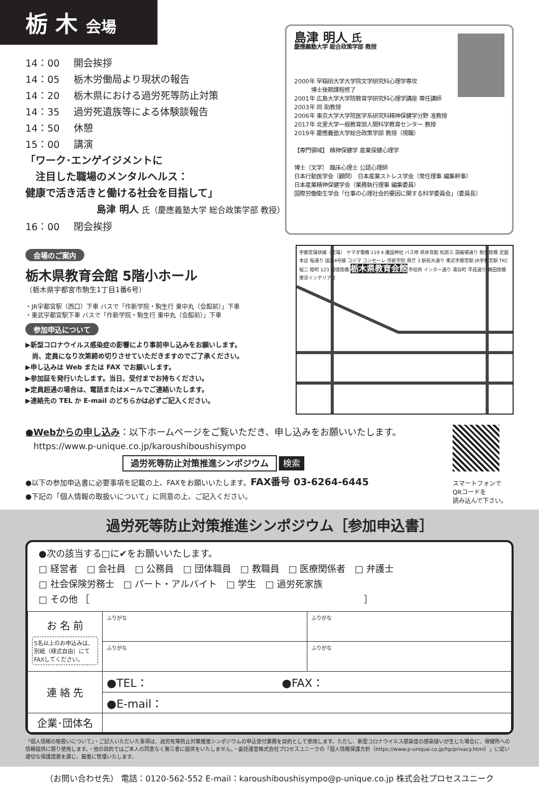栃 木 会場
14：00 開会挨拶
14：05 栃木労働局より現状の報告
14：20 栃木県における過労死等防止対策
14：35 過労死遺族等による体験談報告
14：50 休憩
15：00 講演 「ワーク･エンゲイジメントに
　注目した職場のメンタルヘルス：
健康で活き活きと働ける社会を目指して」
島津 明人 氏（慶應義塾大学 総合政策学部 教授）
16：00 閉会挨拶
島津 明人 氏
慶應義塾大学 総合政策学部 教授
2000年 早稲田大学大学院文学研究科心理学専攻
　　　博士後期課程修了
2001年 広島大学大学院教育学研究科心理学講座 専任講師
2003年 同 助教授
2006年 東京大学大学院医学系研究科精神保健学分野 准教授
2017年 北里大学一般教育部人間科学教育センター 教授
2019年 慶應義塾大学総合政策学部 教授（現職）
【専門領域】 精神保健学 産業保健心理学
博士（文学） 臨床心理士 公認心理師
日本行動医学会（顧問） 日本産業ストレス学会（常任理事 編集幹事）
日本産業精神保健学会（業務執行理事 編集委員）
国際労働衛生学会「仕事の心理社会的要因に関する科学委員会」（委員長）
会場のご案内
栃木県教育会館 5階小ホール
（栃木県宇都宮市駒生1丁目1番6号）
・JR宇都宮駅（西口）下車 バスで「作新学院・駒生行 東中丸（会館前）」下車
・東武宇都宮駅下車 バスで「作新学院・駒生行 東中丸（会館前）」下車
参加申込について
▶新型コロナウイルス感染症の影響により事前申し込みをお願いします。
　尚、定員になり次第締め切りさせていただきますのでご了承ください。
▶申し込みは Web または FAX でお願いします。
▶参加証を発行いたします。当日、受付までお持ちください。
▶定員超過の場合は、電話またはメールでご連絡いたします。
▶連絡先の TEL か E-mail のどちらかは必ずご記入ください。
宇都宮環状線（宮環） ヤマダ電機 119 4 護国神社 バス停 県体育館 松原三 競輪場通り 駒生陸橋 足銀本店 桜通り 国道4号線 コジマ コンセーレ 作新学院 県庁 3 駅前大通り 東武宇都宮駅 JR宇都宮駅 TKC 桜二 睦町 123 雨情陸橋 栃木県教育会館 市役所 インター通り 滝谷町 平成通り 鶴田陸橋 東京インテリア 2
●Webからの申し込み：以下ホームページをご覧いただき、申し込みをお願いいたします。
https://www.p-unique.co.jp/karoushiboushisympo
過労死等防止対策推進シンポジウム 検索
●以下の参加申込書に必要事項を記載の上、FAXをお願いいたします。FAX番号 03-6264-6445
●下記の「個人情報の取扱いについて」に同意の上、ご記入ください。
スマートフォンで
QRコードを
読み込んで下さい。
過労死等防止対策推進シンポジウム［参加申込書］
●次の該当する□に✔をお願いいたします。
□ 経営者　□ 会社員　□ 公務員　□ 団体職員　□ 教職員　□ 医療関係者　□ 弁護士
□ 社会保険労務士　□ パート・アルバイト　□ 学生　□ 過労死家族
□ その他 ［　　　　　　　　　　　　　　　　　　　　　　　　　　　　　　］
| お 名 前 5名以上のお申込みは、別紙（様式自由）にてFAXしてください。 | ふりがな | ふりがな |
| | ふりがな | ふりがな |
| 連 絡 先 | ●TEL： ●FAX： | |
| | ●E-mail： | |
| 企業･団体名 | | |
「個人情報の取扱いについて」・ご記入いただいた事項は、過労死等防止対策推進シンポジウムの申込受付業務を目的として使用します。ただし、新型コロナウイルス感染症の感染疑いが生じた場合に、保健所への情報提供に限り使用します。・他の目的ではご本人の同意なく第三者に提供をいたしません。・委託運営株式会社プロセスユニークの「個人情報保護方針（https://www.p-unique.co.jp/hp/privacy.html）」に従い適切な保護措置を講じ、厳重に管理いたします。
（お問い合わせ先） 電話：0120-562-552 E-mail：karoushiboushisympo@p-unique.co.jp 株式会社プロセスユニーク